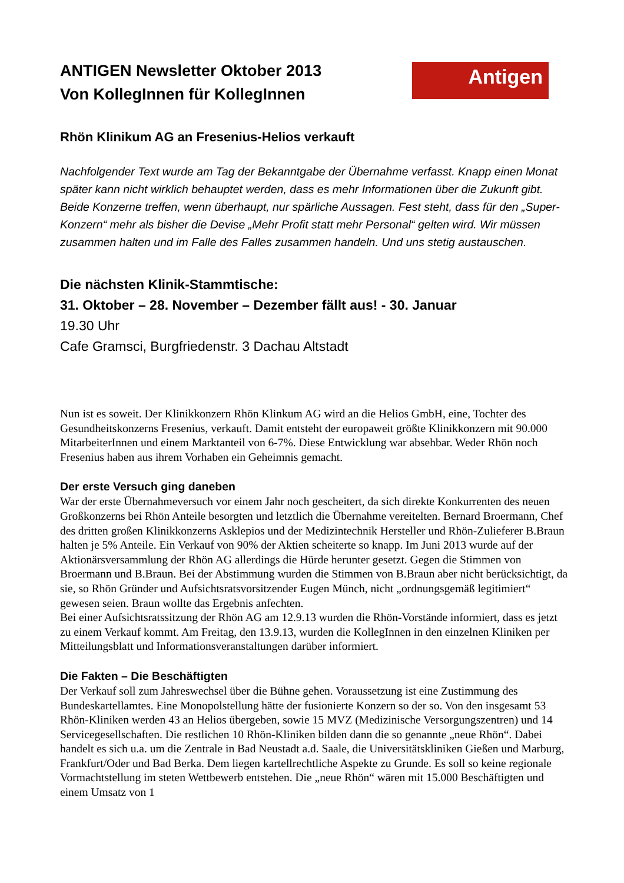Antigen
ANTIGEN Newsletter Oktober 2013
Von KollegInnen für KollegInnen
Rhön Klinikum AG an Fresenius-Helios verkauft
Nachfolgender Text wurde am Tag der Bekanntgabe der Übernahme verfasst. Knapp einen Monat später kann nicht wirklich behauptet werden, dass es mehr Informationen über die Zukunft gibt. Beide Konzerne treffen, wenn überhaupt, nur spärliche Aussagen. Fest steht, dass für den „Super-Konzern“ mehr als bisher die Devise „Mehr Profit statt mehr Personal“ gelten wird. Wir müssen zusammen halten und im Falle des Falles zusammen handeln. Und uns stetig austauschen.
Die nächsten Klinik-Stammtische:
31. Oktober – 28. November – Dezember fällt aus! - 30. Januar
19.30 Uhr
Cafe Gramsci, Burgfriedenstr. 3 Dachau Altstadt
Nun ist es soweit. Der Klinikkonzern Rhön Klinkum AG wird an die Helios GmbH, eine, Tochter des Gesundheitskonzerns Fresenius, verkauft. Damit entsteht der europaweit größte Klinikkonzern mit 90.000 MitarbeiterInnen und einem Marktanteil von 6-7%. Diese Entwicklung war absehbar. Weder Rhön noch Fresenius haben aus ihrem Vorhaben ein Geheimnis gemacht.
Der erste Versuch ging daneben
War der erste Übernahmeversuch vor einem Jahr noch gescheitert, da sich direkte Konkurrenten des neuen Großkonzerns bei Rhön Anteile besorgten und letztlich die Übernahme vereitelten. Bernard Broermann, Chef des dritten großen Klinikkonzerns Asklepios und der Medizintechnik Hersteller und Rhön-Zulieferer B.Braun halten je 5% Anteile. Ein Verkauf von 90% der Aktien scheiterte so knapp. Im Juni 2013 wurde auf der Aktionärsversammlung der Rhön AG allerdings die Hürde herunter gesetzt. Gegen die Stimmen von Broermann und B.Braun. Bei der Abstimmung wurden die Stimmen von B.Braun aber nicht berücksichtigt, da sie, so Rhön Gründer und Aufsichtsratsvorsitzender Eugen Münch, nicht „ordnungsgemäß legitimiert“ gewesen seien. Braun wollte das Ergebnis anfechten.
Bei einer Aufsichtsratssitzung der Rhön AG am 12.9.13 wurden die Rhön-Vorstände informiert, dass es jetzt zu einem Verkauf kommt. Am Freitag, den 13.9.13, wurden die KollegInnen in den einzelnen Kliniken per Mitteilungsblatt und Informationsveranstaltungen darüber informiert.
Die Fakten – Die Beschäftigten
Der Verkauf soll zum Jahreswechsel über die Bühne gehen. Voraussetzung ist eine Zustimmung des Bundeskartellamtes. Eine Monopolstellung hätte der fusionierte Konzern so der so. Von den insgesamt 53 Rhön-Kliniken werden 43 an Helios übergeben, sowie 15 MVZ (Medizinische Versorgungszentren) und 14 Servicegesellschaften. Die restlichen 10 Rhön-Kliniken bilden dann die so genannte „neue Rhön“. Dabei handelt es sich u.a. um die Zentrale in Bad Neustadt a.d. Saale, die Universitätskliniken Gießen und Marburg, Frankfurt/Oder und Bad Berka. Dem liegen kartellrechtliche Aspekte zu Grunde. Es soll so keine regionale Vormachtstellung im steten Wettbewerb entstehen. Die „neue Rhön“ wären mit 15.000 Beschäftigten und einem Umsatz von 1